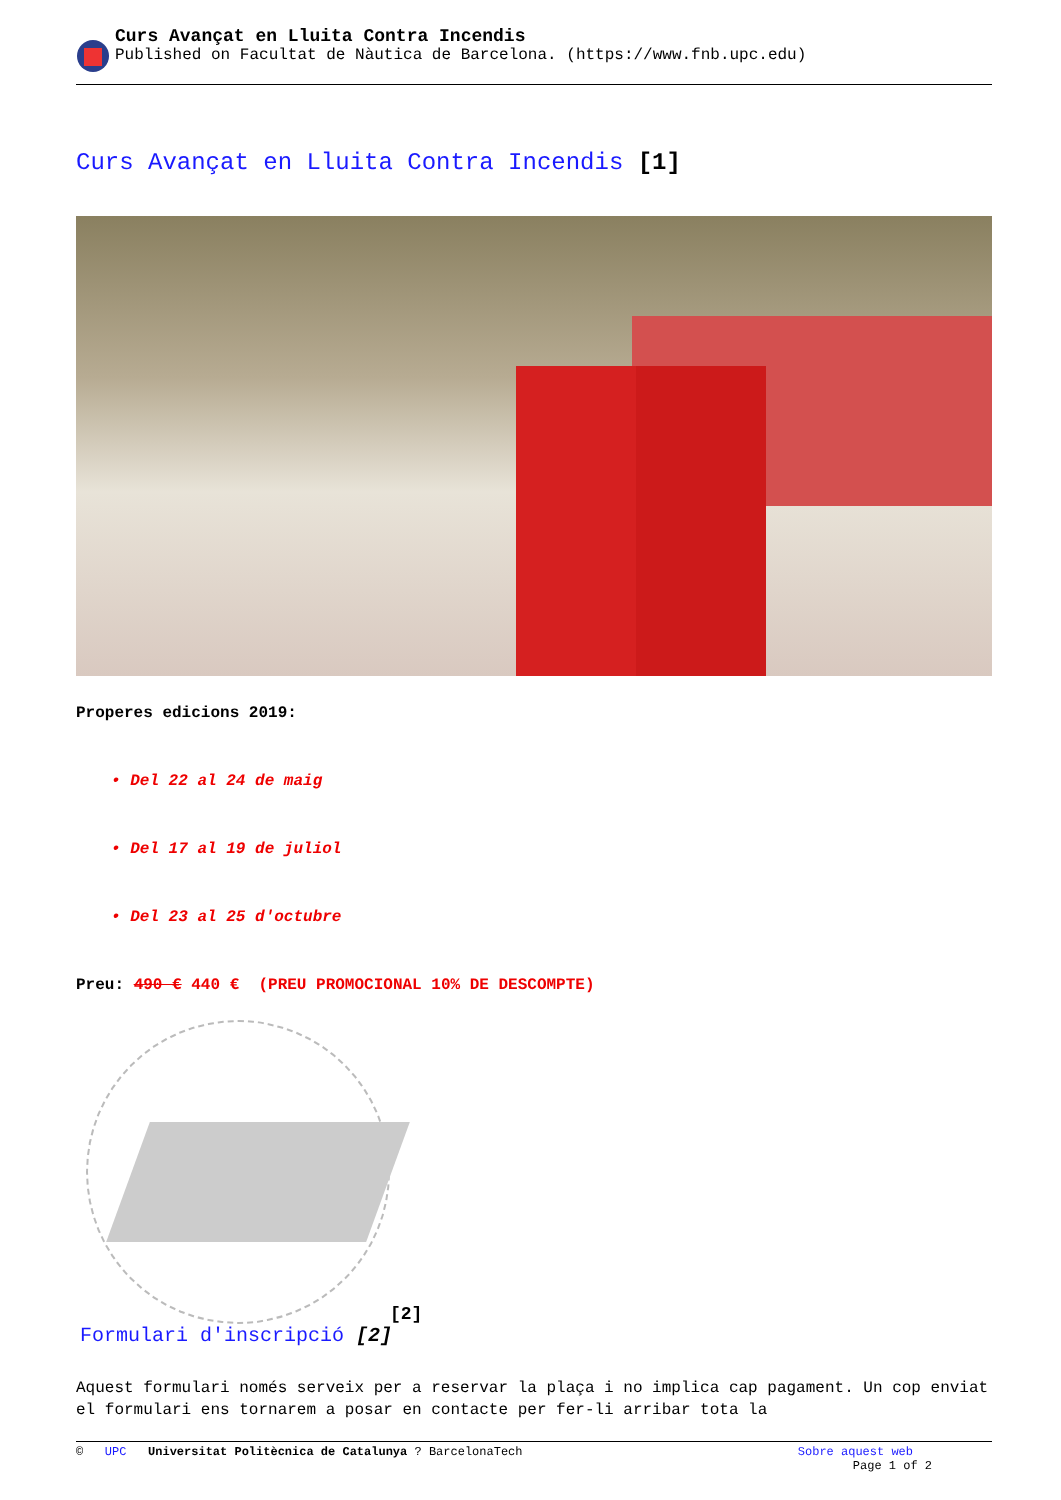Curs Avançat en Lluita Contra Incendis
Published on Facultat de Nàutica de Barcelona. (https://www.fnb.upc.edu)
Curs Avançat en Lluita Contra Incendis [1]
Properes edicions 2019:
• Del 22 al 24 de maig
• Del 17 al 19 de juliol
• Del 23 al 25 d'octubre
Preu: 490 € 440 € (PREU PROMOCIONAL 10% DE DESCOMPTE)
[2]
Formulari d'inscripció [2]
Aquest formulari només serveix per a reservar la plaça i no implica cap pagament. Un cop enviat el formulari ens tornarem a posar en contacte per fer-li arribar tota la
© UPC Universitat Politècnica de Catalunya ? BarcelonaTech
Sobre aquest web
Page 1 of 2